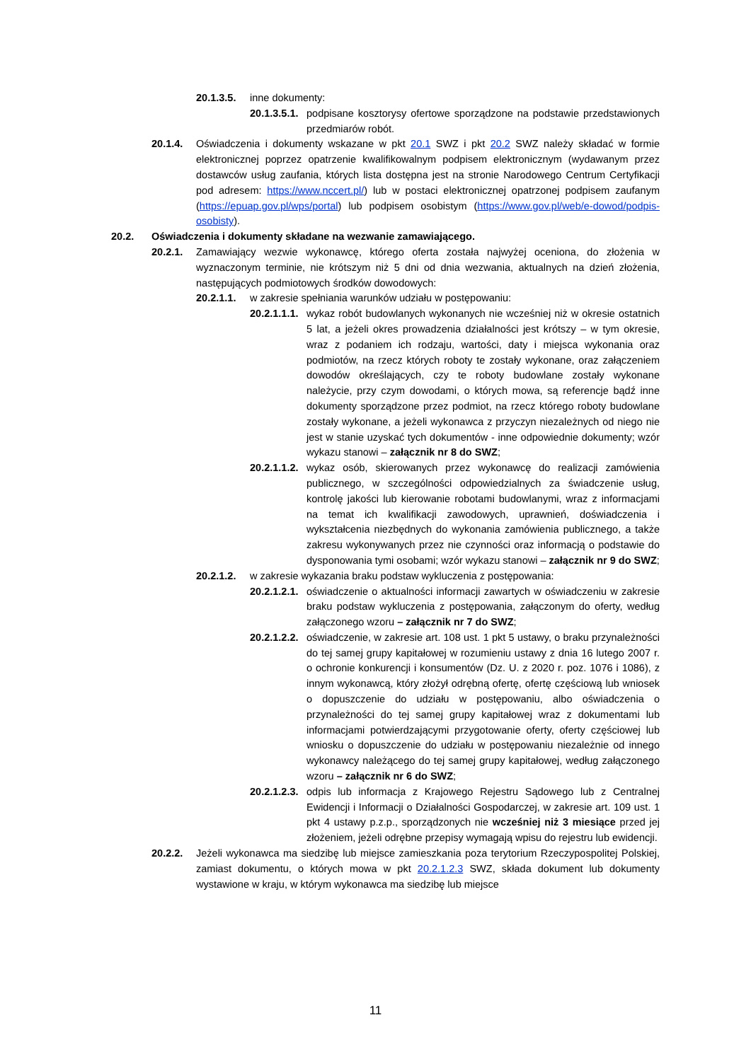20.1.3.5. inne dokumenty:
20.1.3.5.1. podpisane kosztorysy ofertowe sporządzone na podstawie przedstawionych przedmiarów robót.
20.1.4. Oświadczenia i dokumenty wskazane w pkt 20.1 SWZ i pkt 20.2 SWZ należy składać w formie elektronicznej poprzez opatrzenie kwalifikowalnym podpisem elektronicznym (wydawanym przez dostawców usług zaufania, których lista dostępna jest na stronie Narodowego Centrum Certyfikacji pod adresem: https://www.nccert.pl/) lub w postaci elektronicznej opatrzonej podpisem zaufanym (https://epuap.gov.pl/wps/portal) lub podpisem osobistym (https://www.gov.pl/web/e-dowod/podpis-osobisty).
20.2. Oświadczenia i dokumenty składane na wezwanie zamawiającego.
20.2.1. Zamawiający wezwie wykonawcę, którego oferta została najwyżej oceniona, do złożenia w wyznaczonym terminie, nie krótszym niż 5 dni od dnia wezwania, aktualnych na dzień złożenia, następujących podmiotowych środków dowodowych:
20.2.1.1. w zakresie spełniania warunków udziału w postępowaniu:
20.2.1.1.1. wykaz robót budowlanych wykonanych nie wcześniej niż w okresie ostatnich 5 lat, a jeżeli okres prowadzenia działalności jest krótszy – w tym okresie, wraz z podaniem ich rodzaju, wartości, daty i miejsca wykonania oraz podmiotów, na rzecz których roboty te zostały wykonane, oraz załączeniem dowodów określających, czy te roboty budowlane zostały wykonane należycie, przy czym dowodami, o których mowa, są referencje bądź inne dokumenty sporządzone przez podmiot, na rzecz którego roboty budowlane zostały wykonane, a jeżeli wykonawca z przyczyn niezależnych od niego nie jest w stanie uzyskać tych dokumentów - inne odpowiednie dokumenty; wzór wykazu stanowi – załącznik nr 8 do SWZ;
20.2.1.1.2. wykaz osób, skierowanych przez wykonawcę do realizacji zamówienia publicznego, w szczególności odpowiedzialnych za świadczenie usług, kontrolę jakości lub kierowanie robotami budowlanymi, wraz z informacjami na temat ich kwalifikacji zawodowych, uprawnień, doświadczenia i wykształcenia niezbędnych do wykonania zamówienia publicznego, a także zakresu wykonywanych przez nie czynności oraz informacją o podstawie do dysponowania tymi osobami; wzór wykazu stanowi – załącznik nr 9 do SWZ;
20.2.1.2. w zakresie wykazania braku podstaw wykluczenia z postępowania:
20.2.1.2.1. oświadczenie o aktualności informacji zawartych w oświadczeniu w zakresie braku podstaw wykluczenia z postępowania, załączonym do oferty, według załączonego wzoru – załącznik nr 7 do SWZ;
20.2.1.2.2. oświadczenie, w zakresie art. 108 ust. 1 pkt 5 ustawy, o braku przynależności do tej samej grupy kapitałowej w rozumieniu ustawy z dnia 16 lutego 2007 r. o ochronie konkurencji i konsumentów (Dz. U. z 2020 r. poz. 1076 i 1086), z innym wykonawcą, który złożył odrębną ofertę, ofertę częściową lub wniosek o dopuszczenie do udziału w postępowaniu, albo oświadczenia o przynależności do tej samej grupy kapitałowej wraz z dokumentami lub informacjami potwierdzającymi przygotowanie oferty, oferty częściowej lub wniosku o dopuszczenie do udziału w postępowaniu niezależnie od innego wykonawcy należącego do tej samej grupy kapitałowej, według załączonego wzoru – załącznik nr 6 do SWZ;
20.2.1.2.3. odpis lub informacja z Krajowego Rejestru Sądowego lub z Centralnej Ewidencji i Informacji o Działalności Gospodarczej, w zakresie art. 109 ust. 1 pkt 4 ustawy p.z.p., sporządzonych nie wcześniej niż 3 miesiące przed jej złożeniem, jeżeli odrębne przepisy wymagają wpisu do rejestru lub ewidencji.
20.2.2. Jeżeli wykonawca ma siedzibę lub miejsce zamieszkania poza terytorium Rzeczypospolitej Polskiej, zamiast dokumentu, o których mowa w pkt 20.2.1.2.3 SWZ, składa dokument lub dokumenty wystawione w kraju, w którym wykonawca ma siedzibę lub miejsce
11